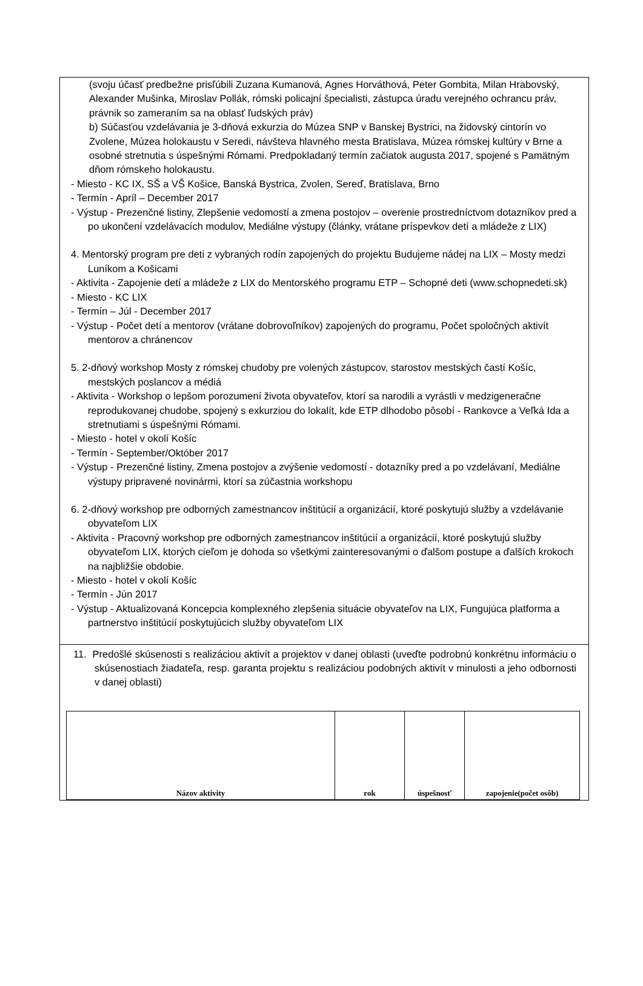(svoju účasť predbežne prisľúbili Zuzana Kumanová, Agnes Horváthová, Peter Gombita, Milan Hrabovský, Alexander Mušinka, Miroslav Pollák, rómski policajní špecialisti, zástupca úradu verejného ochrancu práv, právnik so zameraním sa na oblasť ľudských práv)
b) Súčasťou vzdelávania je 3-dňová exkurzia do Múzea SNP v Banskej Bystrici, na židovský cintorín vo Zvolene, Múzea holokaustu v Seredi, návšteva hlavného mesta Bratislava, Múzea rómskej kultúry v Brne a osobné stretnutia s úspešnými Rómami. Predpokladaný termín začiatok augusta 2017, spojené s Pamätným dňom rómskeho holokaustu.
- Miesto - KC IX, SŠ a VŠ Košice, Banská Bystrica, Zvolen, Sereď, Bratislava, Brno
- Termín - Apríl – December 2017
- Výstup - Prezenčné listiny, Zlepšenie vedomostí a zmena postojov – overenie prostredníctvom dotazníkov pred a po ukončení vzdelávacích modulov, Mediálne výstupy (články, vrátane príspevkov detí a mládeže z LIX)
4. Mentorský program pre deti z vybraných rodín zapojených do projektu Budujeme nádej na LIX – Mosty medzi Luníkom a Košicami
- Aktivita - Zapojenie detí a mládeže z LIX do Mentorského programu ETP – Schopné deti (www.schopnedeti.sk)
- Miesto - KC LIX
- Termín – Júl - December 2017
- Výstup - Počet detí a mentorov (vrátane dobrovoľníkov) zapojených do programu, Počet spoločných aktivít mentorov a chránencov
5. 2-dňový workshop Mosty z rómskej chudoby pre volených zástupcov, starostov mestských častí Košíc, mestských poslancov a médiá
- Aktivita - Workshop o lepšom porozumení života obyvateľov, ktorí sa narodili a vyrástli v medzigeneračne reprodukovanej chudobe, spojený s exkurziou do lokalít, kde ETP dlhodobo pôsobí - Rankovce a Veľká Ida a stretnutiami s úspešnými Rómami.
- Miesto - hotel v okolí Košíc
- Termín - September/Október 2017
- Výstup - Prezenčné listiny, Zmena postojov a zvýšenie vedomostí - dotazníky pred a po vzdelávaní, Mediálne výstupy pripravené novinármi, ktorí sa zúčastnia workshopu
6. 2-dňový workshop pre odborných zamestnancov inštitúcií a organizácií, ktoré poskytujú služby a vzdelávanie obyvateľom LIX
- Aktivita - Pracovný workshop pre odborných zamestnancov inštitúcií a organizácií, ktoré poskytujú služby obyvateľom LIX, ktorých cieľom je dohoda so všetkými zainteresovanými o ďalšom postupe a ďalších krokoch na najbližšie obdobie.
- Miesto - hotel v okolí Košíc
- Termín - Jún 2017
- Výstup - Aktualizovaná Koncepcia komplexného zlepšenia situácie obyvateľov na LIX, Fungujúca platforma a partnerstvo inštitúcií poskytujúcich služby obyvateľom LIX
11. Predošlé skúsenosti s realizáciou aktivít a projektov v danej oblasti (uveďte podrobnú konkrétnu informáciu o skúsenostiach žiadateľa, resp. garanta projektu s realizáciou podobných aktivít v minulosti a jeho odbornosti v danej oblasti)
| Názov aktivity | rok | úspešnosť | zapojenie(počet osôb) |